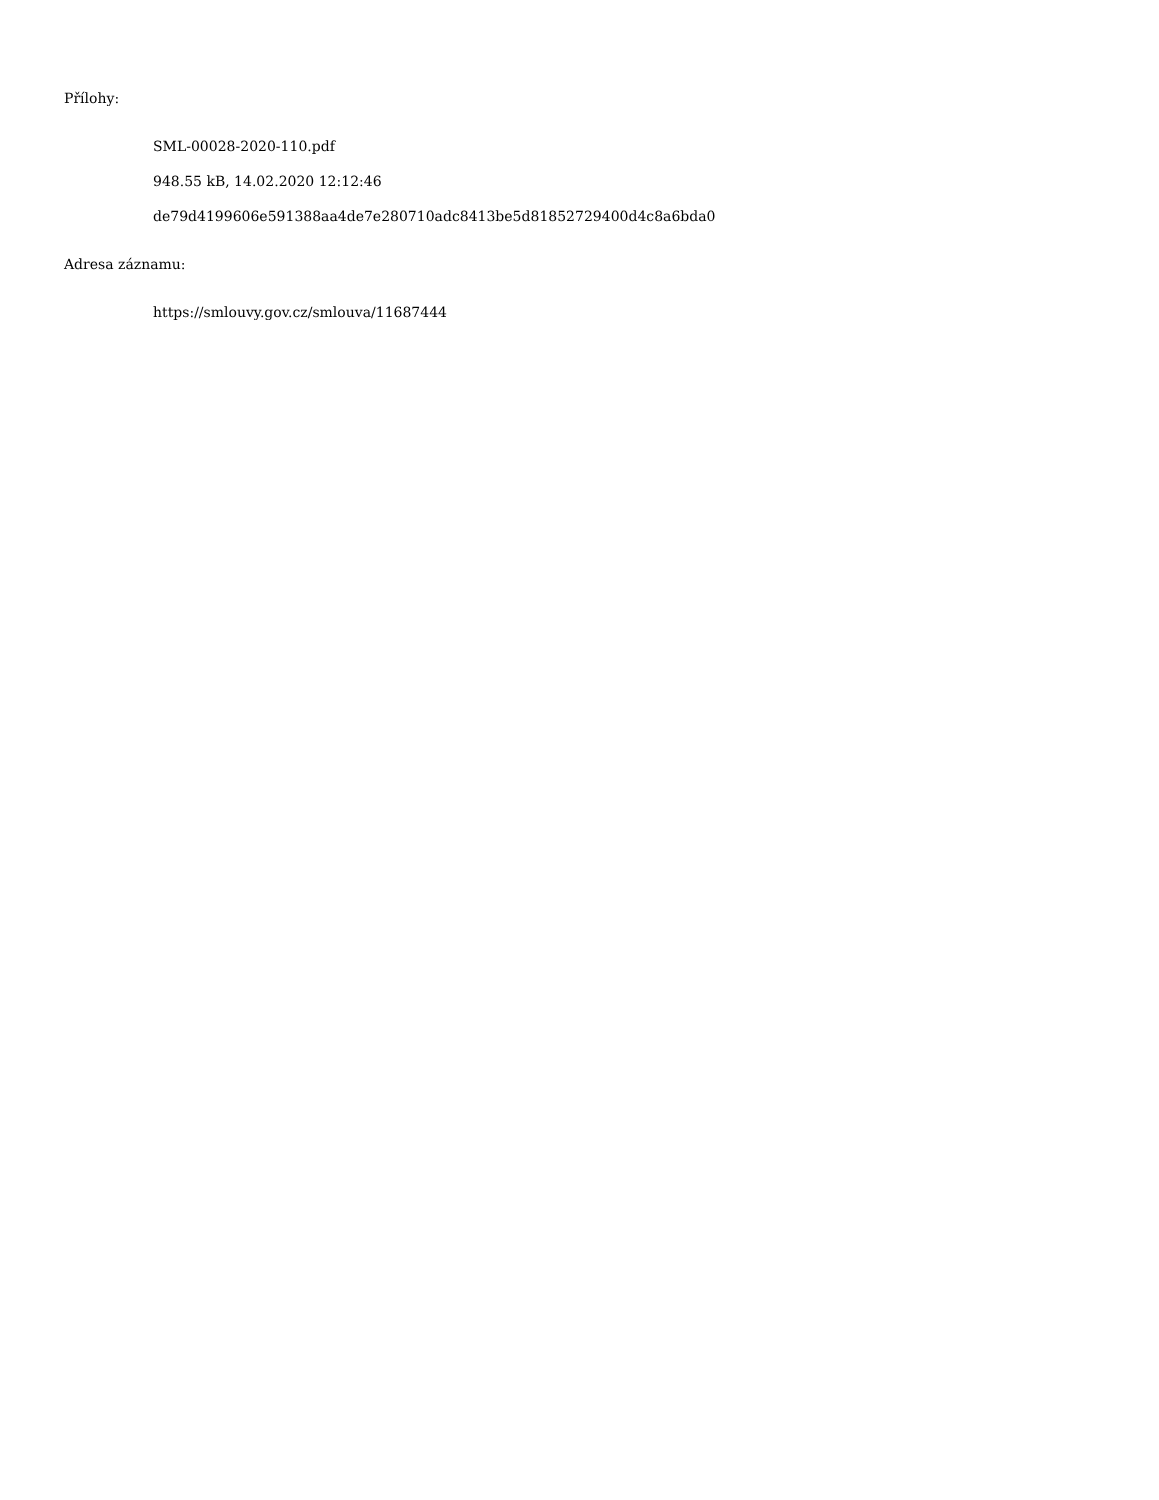Přílohy:
SML-00028-2020-110.pdf
948.55 kB, 14.02.2020 12:12:46
de79d4199606e591388aa4de7e280710adc8413be5d81852729400d4c8a6bda0
Adresa záznamu:
https://smlouvy.gov.cz/smlouva/11687444